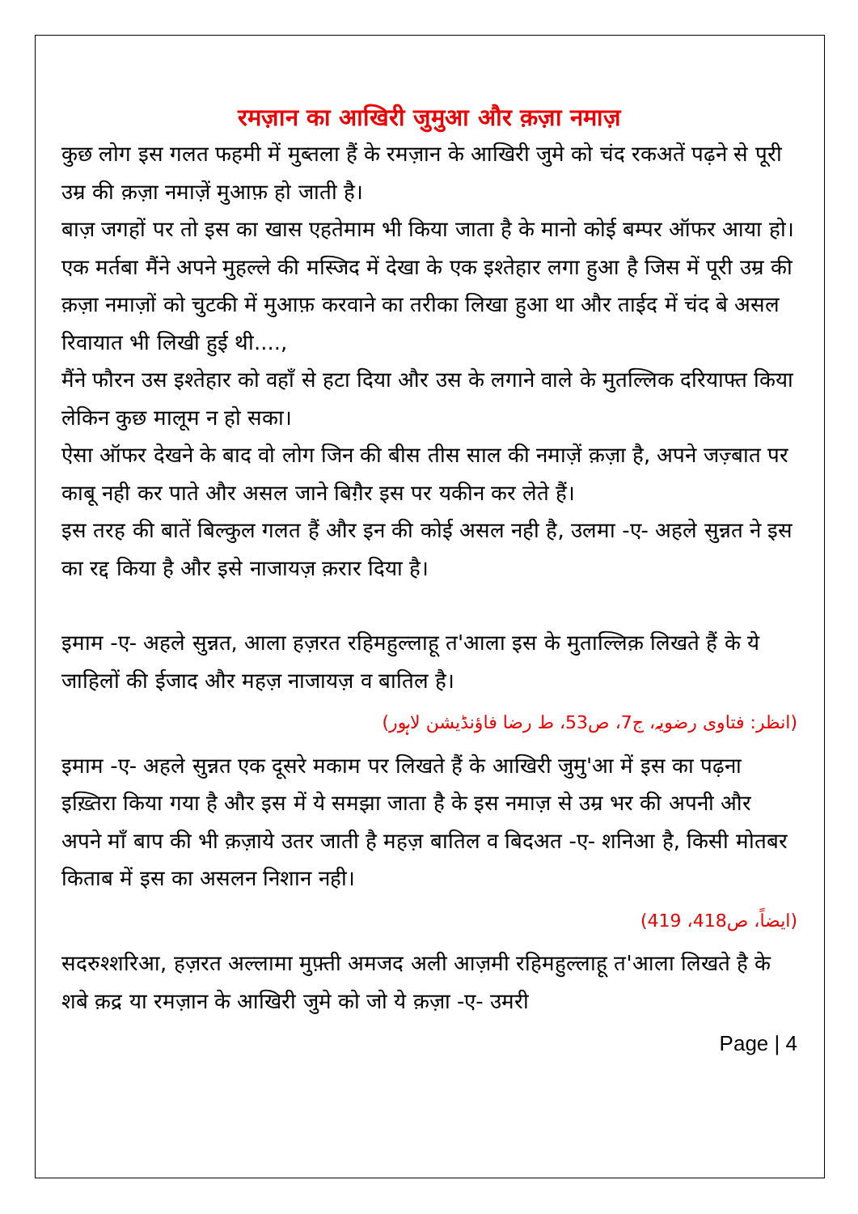रमज़ान का आखिरी जुमुआ और क़ज़ा नमाज़
कुछ लोग इस गलत फहमी में मुब्तला हैं के रमज़ान के आखिरी जुमे को चंद रकअतें पढ़ने से पूरी उम्र की क़ज़ा नमाज़ें मुआफ़ हो जाती है।
बाज़ जगहों पर तो इस का खास एहतेमाम भी किया जाता है के मानो कोई बम्पर ऑफर आया हो।
एक मर्तबा मैंने अपने मुहल्ले की मस्जिद में देखा के एक इश्तेहार लगा हुआ है जिस में पूरी उम्र की क़ज़ा नमाज़ों को चुटकी में मुआफ़ करवाने का तरीका लिखा हुआ था और ताईद में चंद बे असल रिवायात भी लिखी हुई थी....,
मैंने फौरन उस इश्तेहार को वहाँ से हटा दिया और उस के लगाने वाले के मुतल्लिक दरियाफ्त किया लेकिन कुछ मालूम न हो सका।
ऐसा ऑफर देखने के बाद वो लोग जिन की बीस तीस साल की नमाज़ें क़ज़ा है, अपने जज़्बात पर काबू नही कर पाते और असल जाने बिग़ैर इस पर यकीन कर लेते हैं।
इस तरह की बातें बिल्कुल गलत हैं और इन की कोई असल नही है, उलमा -ए- अहले सुन्नत ने इस का रद्द किया है और इसे नाजायज़ क़रार दिया है।
इमाम -ए- अहले सुन्नत, आला हज़रत रहिमहुल्लाहू त'आला इस के मुताल्लिक़ लिखते हैं के ये जाहिलों की ईजाद और महज़ नाजायज़ व बातिल है।
(انظر: فتاوی رضویہ، ج7، ص53، ط رضا فاؤنڈیشن لاہور)
इमाम -ए- अहले सुन्नत एक दूसरे मकाम पर लिखते हैं के आखिरी जुमु'आ में इस का पढ़ना इख़्तिरा किया गया है और इस में ये समझा जाता है के इस नमाज़ से उम्र भर की अपनी और अपने माँ बाप की भी क़ज़ाये उतर जाती है महज़ बातिल व बिदअत -ए- शनिआ है, किसी मोतबर किताब में इस का असलन निशान नही।
(ایضاً، ص418، 419)
सदरुश्शरिआ, हज़रत अल्लामा मुफ़्ती अमजद अली आज़मी रहिमहुल्लाहू त'आला लिखते है के शबे क़द्र या रमज़ान के आखिरी जुमे को जो ये क़ज़ा -ए- उमरी
Page | 4